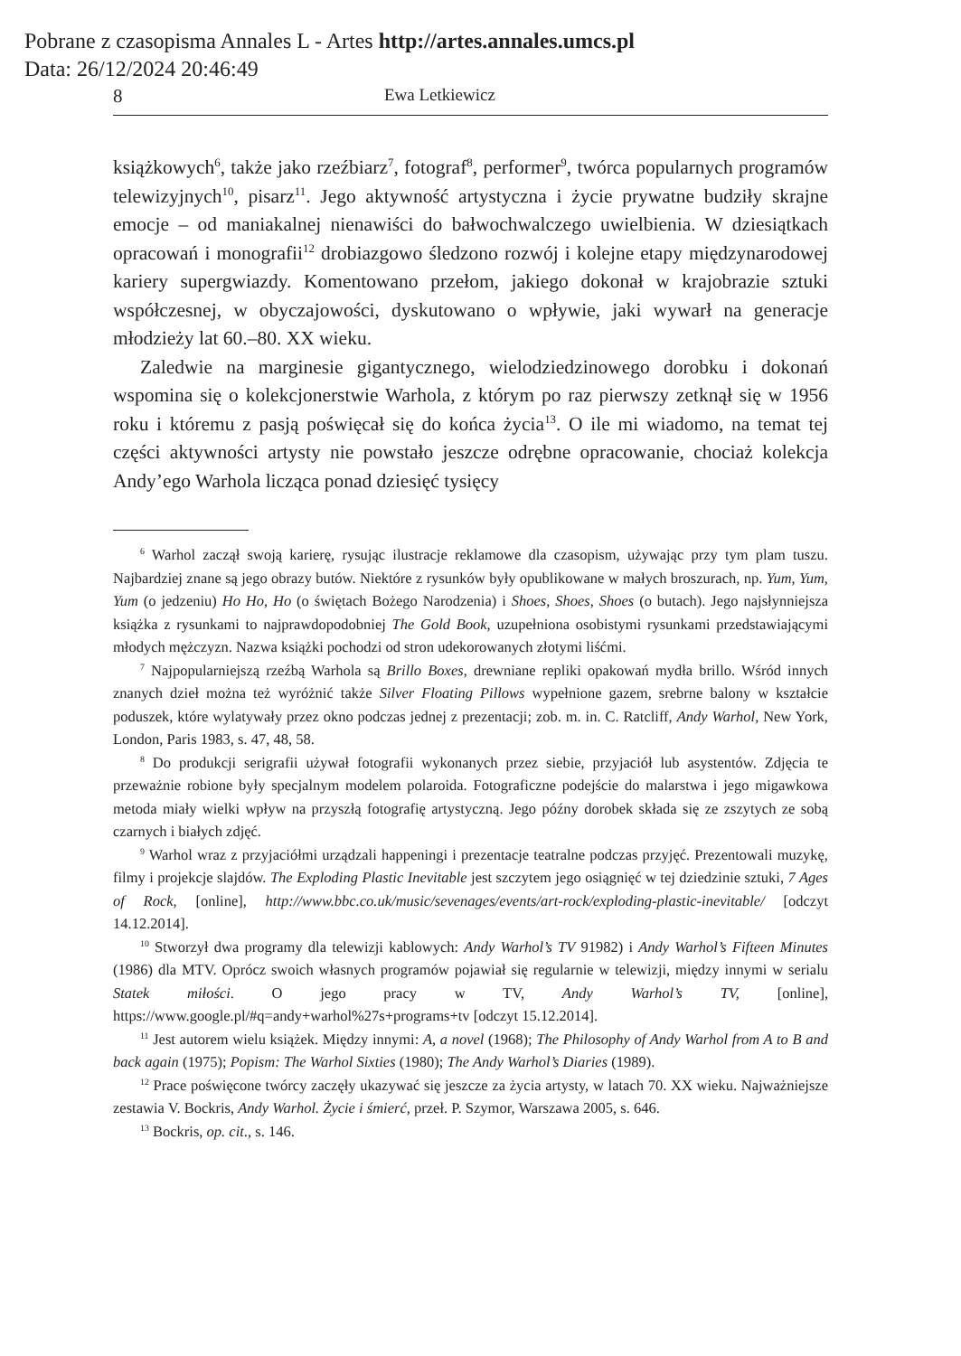Pobrane z czasopisma Annales L - Artes http://artes.annales.umcs.pl
Data: 26/12/2024 20:46:49
8 Ewa Letkiewicz
książkowych<sup>6</sup>, także jako rzeźbiarz<sup>7</sup>, fotograf<sup>8</sup>, performer<sup>9</sup>, twórca popularnych programów telewizyjnych<sup>10</sup>, pisarz<sup>11</sup>. Jego aktywność artystyczna i życie prywatne budziły skrajne emocje – od maniakalnej nienawiści do bałwochwalczego uwielbienia. W dziesiątkach opracowań i monografii<sup>12</sup> drobiazgowo śledzono rozwój i kolejne etapy międzynarodowej kariery supergwiazdy. Komentowano przełom, jakiego dokonał w krajobrazie sztuki współczesnej, w obyczajowości, dyskutowano o wpływie, jaki wywarł na generacje młodzieży lat 60.–80. XX wieku.
Zaledwie na marginesie gigantycznego, wielodziedzinowego dorobku i dokonań wspomina się o kolekcjonerstwie Warhola, z którym po raz pierwszy zetknął się w 1956 roku i któremu z pasją poświęcał się do końca życia<sup>13</sup>. O ile mi wiadomo, na temat tej części aktywności artysty nie powstało jeszcze odrębne opracowanie, chociaż kolekcja Andy’ego Warhola licząca ponad dziesięć tysięcy
<sup>6</sup> Warhol zaczął swoją karierę, rysując ilustracje reklamowe dla czasopism, używając przy tym plam tuszu. Najbardziej znane są jego obrazy butów. Niektóre z rysunków były opublikowane w małych broszurach, np. Yum, Yum, Yum (o jedzeniu) Ho Ho, Ho (o świętach Bożego Narodzenia) i Shoes, Shoes, Shoes (o butach). Jego najsłynniejsza książka z rysunkami to najprawdopodobniej The Gold Book, uzupełniona osobistymi rysunkami przedstawiającymi młodych mężczyzn. Nazwa książki pochodzi od stron udekorowanych złotymi liśćmi.
<sup>7</sup> Najpopularniejszą rzeźbą Warhola są Brillo Boxes, drewniane repliki opakowań mydła brillo. Wśród innych znanych dzieł można też wyróżnić także Silver Floating Pillows wypełnione gazem, srebrne balony w kształcie poduszek, które wylatywały przez okno podczas jednej z prezentacji; zob. m. in. C. Ratcliff, Andy Warhol, New York, London, Paris 1983, s. 47, 48, 58.
<sup>8</sup> Do produkcji serigrafii używał fotografii wykonanych przez siebie, przyjaciół lub asystentów. Zdjęcia te przeważnie robione były specjalnym modelem polaroida. Fotograficzne podejście do malarstwa i jego migawkowa metoda miały wielki wpływ na przyszłą fotografię artystyczną. Jego późny dorobek składa się ze zszytych ze sobą czarnych i białych zdjęć.
<sup>9</sup> Warhol wraz z przyjaciółmi urządzali happeningi i prezentacje teatralne podczas przyjęć. Prezentowali muzykę, filmy i projekcje slajdów. The Exploding Plastic Inevitable jest szczytem jego osiągnięć w tej dziedzinie sztuki, 7 Ages of Rock, [online], http://www.bbc.co.uk/music/sevenages/events/art-rock/exploding-plastic-inevitable/ [odczyt 14.12.2014].
<sup>10</sup> Stworzył dwa programy dla telewizji kablowych: Andy Warhol’s TV 91982) i Andy Warhol’s Fifteen Minutes (1986) dla MTV. Oprócz swoich własnych programów pojawiał się regularnie w telewizji, między innymi w serialu Statek miłości. O jego pracy w TV, Andy Warhol’s TV, [online], https://www.google.pl/#q=andy+warhol%27s+programs+tv [odczyt 15.12.2014].
<sup>11</sup> Jest autorem wielu książek. Między innymi: A, a novel (1968); The Philosophy of Andy Warhol from A to B and back again (1975); Popism: The Warhol Sixties (1980); The Andy Warhol’s Diaries (1989).
<sup>12</sup> Prace poświęcone twórcy zaczęły ukazywać się jeszcze za życia artysty, w latach 70. XX wieku. Najważniejsze zestawia V. Bockris, Andy Warhol. Życie i śmierć, przeł. P. Szymor, Warszawa 2005, s. 646.
<sup>13</sup> Bockris, op. cit., s. 146.